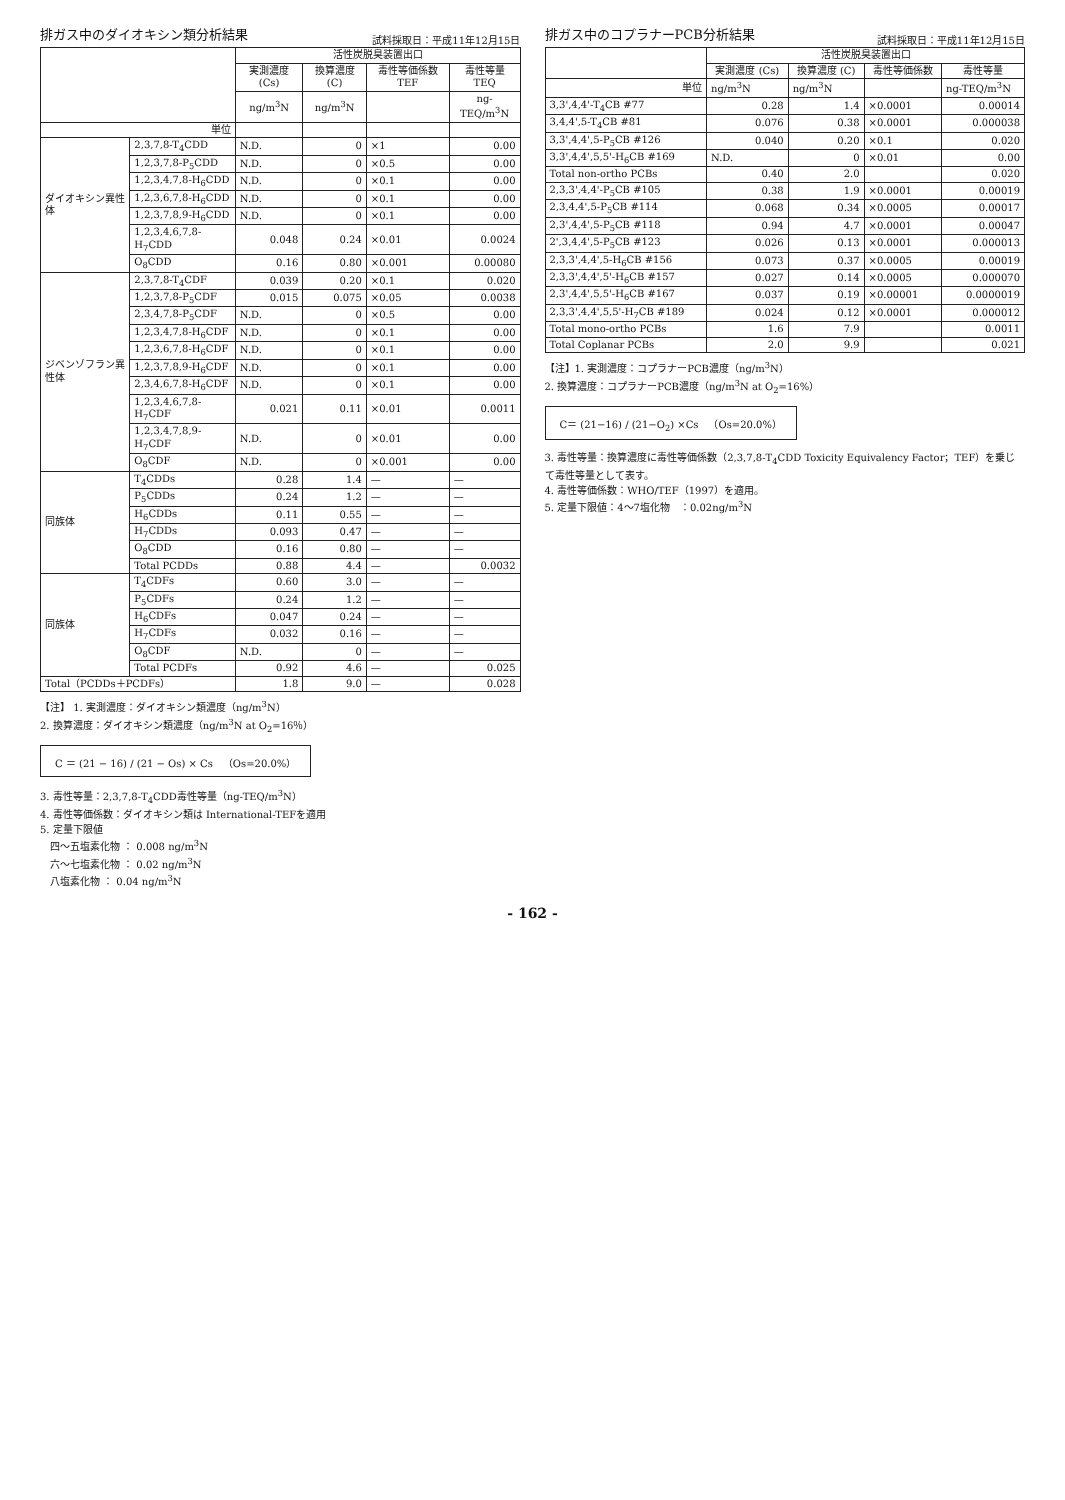排ガス中のダイオキシン類分析結果
試料採取日：平成11年12月15日
| | | 活性炭脱臭装置出口 | | | |
| --- | --- | --- | --- | --- | --- |
| | | 実測濃度 (Cs) | 換算濃度 (C) | 毒性等価係数 TEF | 毒性等量 TEQ |
| | | ng/m<sup>3</sup>N | ng/m<sup>3</sup>N | | ng-TEQ/m<sup>3</sup>N |
| 単位 | | | | | |
| ダイオキシン異性体 | 2,3,7,8-T<sub>4</sub>CDD | N.D. | 0 | ×1 | 0.00 |
| | 1,2,3,7,8-P<sub>5</sub>CDD | N.D. | 0 | ×0.5 | 0.00 |
| | 1,2,3,4,7,8-H<sub>6</sub>CDD | N.D. | 0 | ×0.1 | 0.00 |
| | 1,2,3,6,7,8-H<sub>6</sub>CDD | N.D. | 0 | ×0.1 | 0.00 |
| | 1,2,3,7,8,9-H<sub>6</sub>CDD | N.D. | 0 | ×0.1 | 0.00 |
| | 1,2,3,4,6,7,8-H<sub>7</sub>CDD | 0.048 | 0.24 | ×0.01 | 0.0024 |
| | O<sub>8</sub>CDD | 0.16 | 0.80 | ×0.001 | 0.00080 |
| ジベンゾフラン異性体 | 2,3,7,8-T<sub>4</sub>CDF | 0.039 | 0.20 | ×0.1 | 0.020 |
| | 1,2,3,7,8-P<sub>5</sub>CDF | 0.015 | 0.075 | ×0.05 | 0.0038 |
| | 2,3,4,7,8-P<sub>5</sub>CDF | N.D. | 0 | ×0.5 | 0.00 |
| | 1,2,3,4,7,8-H<sub>6</sub>CDF | N.D. | 0 | ×0.1 | 0.00 |
| | 1,2,3,6,7,8-H<sub>6</sub>CDF | N.D. | 0 | ×0.1 | 0.00 |
| | 1,2,3,7,8,9-H<sub>6</sub>CDF | N.D. | 0 | ×0.1 | 0.00 |
| | 2,3,4,6,7,8-H<sub>6</sub>CDF | N.D. | 0 | ×0.1 | 0.00 |
| | 1,2,3,4,6,7,8-H<sub>7</sub>CDF | 0.021 | 0.11 | ×0.01 | 0.0011 |
| | 1,2,3,4,7,8,9-H<sub>7</sub>CDF | N.D. | 0 | ×0.01 | 0.00 |
| | O<sub>8</sub>CDF | N.D. | 0 | ×0.001 | 0.00 |
| 同族体 | T<sub>4</sub>CDDs | 0.28 | 1.4 | — | — |
| | P<sub>5</sub>CDDs | 0.24 | 1.2 | — | — |
| | H<sub>6</sub>CDDs | 0.11 | 0.55 | — | — |
| | H<sub>7</sub>CDDs | 0.093 | 0.47 | — | — |
| | O<sub>8</sub>CDD | 0.16 | 0.80 | — | — |
| | Total PCDDs | 0.88 | 4.4 | — | 0.0032 |
| 同族体 | T<sub>4</sub>CDFs | 0.60 | 3.0 | — | — |
| | P<sub>5</sub>CDFs | 0.24 | 1.2 | — | — |
| | H<sub>6</sub>CDFs | 0.047 | 0.24 | — | — |
| | H<sub>7</sub>CDFs | 0.032 | 0.16 | — | — |
| | O<sub>8</sub>CDF | N.D. | 0 | — | — |
| | Total PCDFs | 0.92 | 4.6 | — | 0.025 |
| Total（PCDDs＋PCDFs） | | 1.8 | 9.0 | — | 0.028 |
【注】 1. 実測濃度：ダイオキシン類濃度（ng/m<sup>3</sup>N）
2. 換算濃度：ダイオキシン類濃度（ng/m<sup>3</sup>N at O<sub>2</sub>=16％）
C ＝ (21 − 16) / (21 − Os) × Cs　（Os=20.0%）
3. 毒性等量：2,3,7,8-T<sub>4</sub>CDD毒性等量（ng-TEQ/m<sup>3</sup>N）
4. 毒性等価係数：ダイオキシン類は International-TEFを適用
5. 定量下限値
　四〜五塩素化物 ： 0.008 ng/m<sup>3</sup>N
　六〜七塩素化物 ： 0.02 ng/m<sup>3</sup>N
　八塩素化物 ： 0.04 ng/m<sup>3</sup>N
排ガス中のコプラナーPCB分析結果
試料採取日：平成11年12月15日
| | 活性炭脱臭装置出口 | | | |
| --- | --- | --- | --- | --- |
| | 実測濃度 (Cs) | 換算濃度 (C) | 毒性等価係数 | 毒性等量 |
| 単位 | ng/m<sup>3</sup>N | ng/m<sup>3</sup>N | | ng-TEQ/m<sup>3</sup>N |
| 3,3',4,4'-T<sub>4</sub>CB #77 | 0.28 | 1.4 | ×0.0001 | 0.00014 |
| 3,4,4',5-T<sub>4</sub>CB #81 | 0.076 | 0.38 | ×0.0001 | 0.000038 |
| 3,3',4,4',5-P<sub>5</sub>CB #126 | 0.040 | 0.20 | ×0.1 | 0.020 |
| 3,3',4,4',5,5'-H<sub>6</sub>CB #169 | N.D. | 0 | ×0.01 | 0.00 |
| Total non-ortho PCBs | 0.40 | 2.0 | | 0.020 |
| 2,3,3',4,4'-P<sub>5</sub>CB #105 | 0.38 | 1.9 | ×0.0001 | 0.00019 |
| 2,3,4,4',5-P<sub>5</sub>CB #114 | 0.068 | 0.34 | ×0.0005 | 0.00017 |
| 2,3',4,4',5-P<sub>5</sub>CB #118 | 0.94 | 4.7 | ×0.0001 | 0.00047 |
| 2',3,4,4',5-P<sub>5</sub>CB #123 | 0.026 | 0.13 | ×0.0001 | 0.000013 |
| 2,3,3',4,4',5-H<sub>6</sub>CB #156 | 0.073 | 0.37 | ×0.0005 | 0.00019 |
| 2,3,3',4,4',5'-H<sub>6</sub>CB #157 | 0.027 | 0.14 | ×0.0005 | 0.000070 |
| 2,3',4,4',5,5'-H<sub>6</sub>CB #167 | 0.037 | 0.19 | ×0.00001 | 0.0000019 |
| 2,3,3',4,4',5,5'-H<sub>7</sub>CB #189 | 0.024 | 0.12 | ×0.0001 | 0.000012 |
| Total mono-ortho PCBs | 1.6 | 7.9 | | 0.0011 |
| Total Coplanar PCBs | 2.0 | 9.9 | | 0.021 |
【注】1. 実測濃度：コプラナーPCB濃度（ng/m<sup>3</sup>N）
2. 換算濃度：コプラナーPCB濃度（ng/m<sup>3</sup>N at O<sub>2</sub>=16%）
C＝ (21−16) / (21−O<sub>2</sub>) ×Cs　（Os=20.0%）
3. 毒性等量：換算濃度に毒性等価係数（2,3,7,8-T<sub>4</sub>CDD Toxicity Equivalency Factor；TEF）を乗じて毒性等量として表す。
4. 毒性等価係数：WHO/TEF（1997）を適用。
5. 定量下限値：4〜7塩化物　：0.02ng/m<sup>3</sup>N
- 162 -